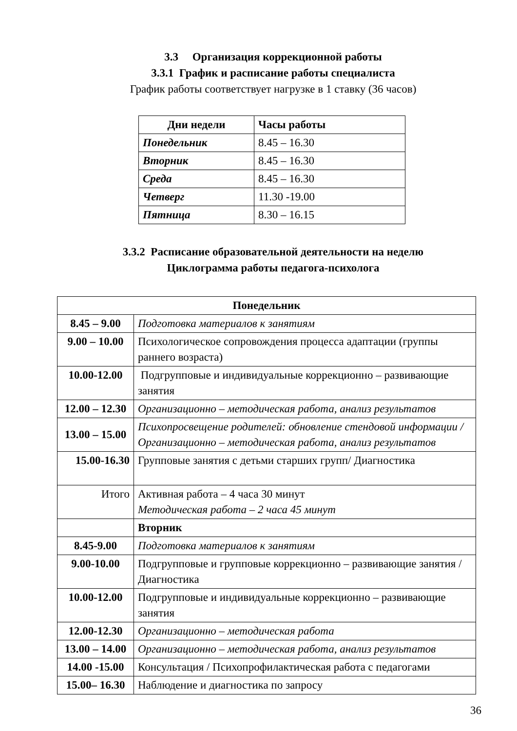3.3 Организация коррекционной работы
3.3.1 График и расписание работы специалиста
График работы соответствует нагрузке в 1 ставку (36 часов)
| Дни недели | Часы работы |
| --- | --- |
| Понедельник | 8.45 – 16.30 |
| Вторник | 8.45 – 16.30 |
| Среда | 8.45 – 16.30 |
| Четверг | 11.30 -19.00 |
| Пятница | 8.30 – 16.15 |
3.3.2 Расписание образовательной деятельности на неделю
Циклограмма работы педагога-психолога
| Понедельник | |
| --- | --- |
| 8.45 – 9.00 | Подготовка материалов к занятиям |
| 9.00 – 10.00 | Психологическое сопровождения процесса адаптации (группы раннего возраста) |
| 10.00-12.00 | Подгрупповые и индивидуальные коррекционно – развивающие занятия |
| 12.00 – 12.30 | Организационно – методическая работа, анализ результатов |
| 13.00 – 15.00 | Психопросвещение родителей: обновление стендовой информации /Организационно – методическая работа, анализ результатов |
| 15.00-16.30 | Групповые занятия с детьми старших групп/ Диагностика |
| Итого | Активная работа – 4 часа 30 минут Методическая работа – 2 часа 45 минут |
| | Вторник |
| 8.45-9.00 | Подготовка материалов к занятиям |
| 9.00-10.00 | Подгрупповые и групповые коррекционно – развивающие занятия / Диагностика |
| 10.00-12.00 | Подгрупповые и индивидуальные коррекционно – развивающие занятия |
| 12.00-12.30 | Организационно – методическая работа |
| 13.00 – 14.00 | Организационно – методическая работа, анализ результатов |
| 14.00 -15.00 | Консультация / Психопрофилактическая работа с педагогами |
| 15.00– 16.30 | Наблюдение и диагностика по запросу |
36